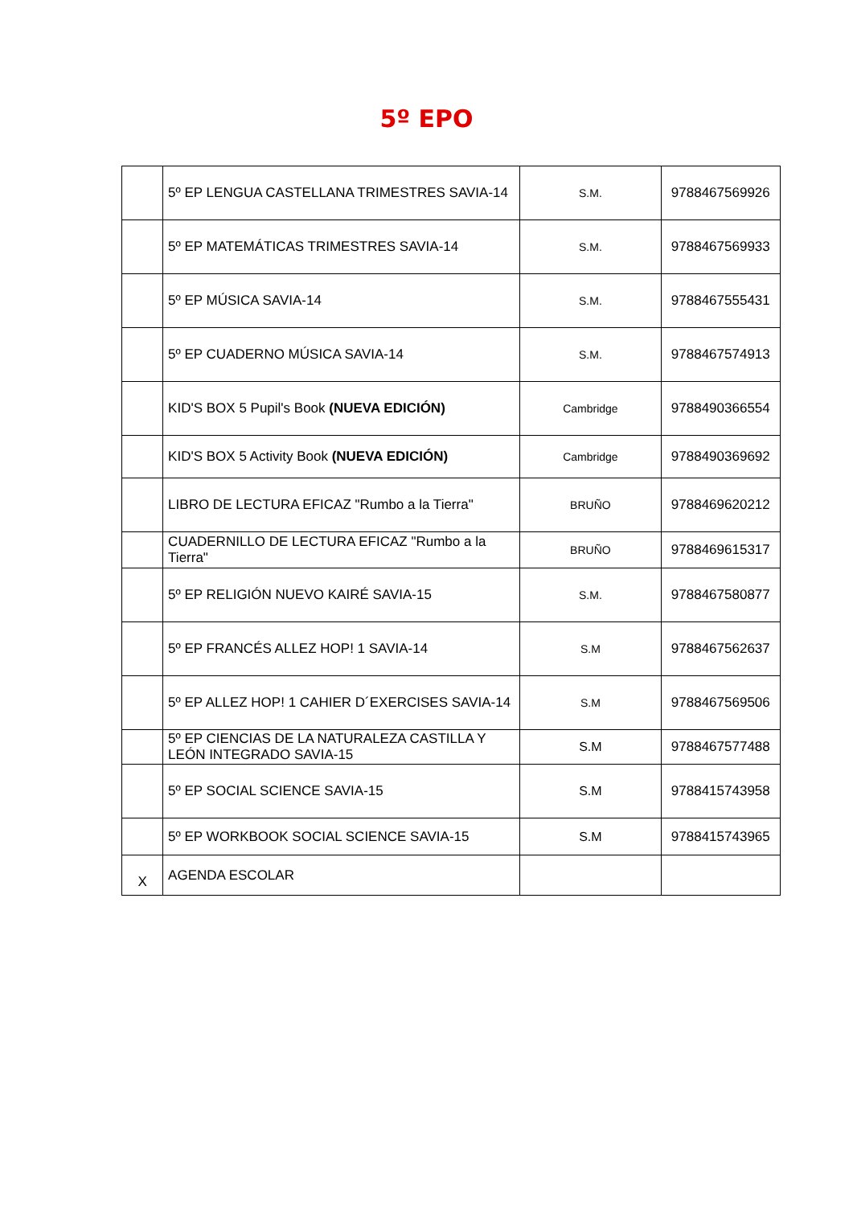5º EPO
| | 5º EP LENGUA CASTELLANA TRIMESTRES SAVIA-14 | S.M. | 9788467569926 |
| | 5º EP MATEMÁTICAS TRIMESTRES SAVIA-14 | S.M. | 9788467569933 |
| | 5º EP MÚSICA SAVIA-14 | S.M. | 9788467555431 |
| | 5º EP CUADERNO MÚSICA SAVIA-14 | S.M. | 9788467574913 |
| | KID'S BOX 5 Pupil's Book (NUEVA EDICIÓN) | Cambridge | 9788490366554 |
| | KID'S BOX 5 Activity Book (NUEVA EDICIÓN) | Cambridge | 9788490369692 |
| | LIBRO DE LECTURA EFICAZ "Rumbo a la Tierra" | BRUÑO | 9788469620212 |
| | CUADERNILLO DE LECTURA EFICAZ "Rumbo a la Tierra" | BRUÑO | 9788469615317 |
| | 5º EP RELIGIÓN NUEVO KAIRÉ SAVIA-15 | S.M. | 9788467580877 |
| | 5º EP FRANCÉS ALLEZ HOP! 1 SAVIA-14 | S.M | 9788467562637 |
| | 5º EP ALLEZ HOP! 1 CAHIER D´EXERCISES SAVIA-14 | S.M | 9788467569506 |
| | 5º EP CIENCIAS DE LA NATURALEZA CASTILLA Y LEÓN INTEGRADO SAVIA-15 | S.M | 9788467577488 |
| | 5º EP SOCIAL SCIENCE SAVIA-15 | S.M | 9788415743958 |
| | 5º EP WORKBOOK SOCIAL SCIENCE SAVIA-15 | S.M | 9788415743965 |
| X | AGENDA ESCOLAR | | |